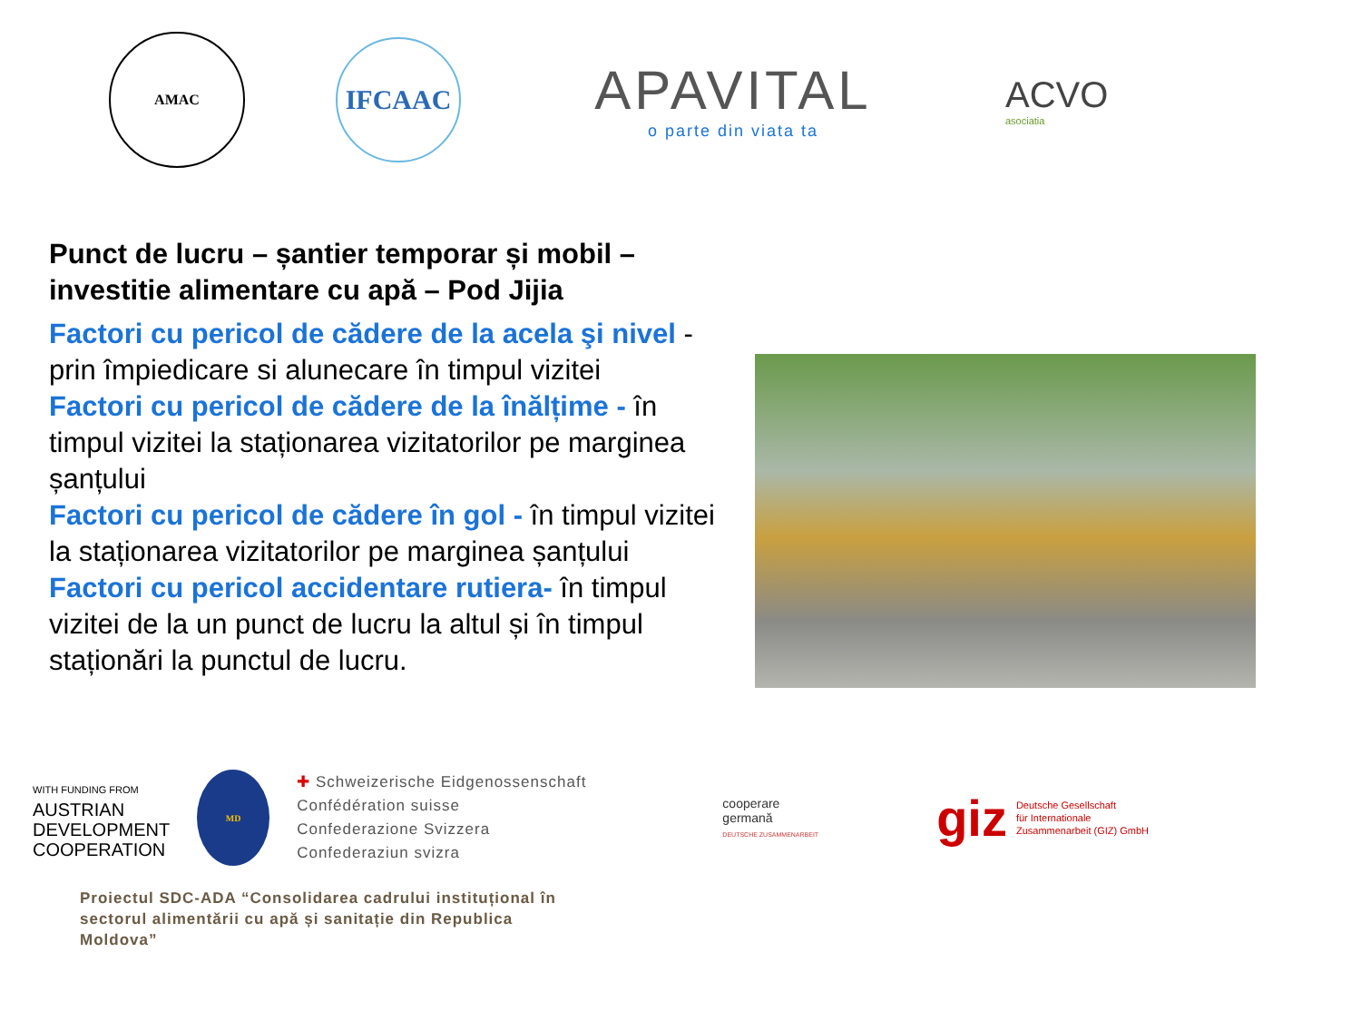AMAC
IFCAAC
APAVITAL
o parte din viata ta
ACVO
asociatia
Punct de lucru – șantier temporar și mobil – investitie alimentare cu apă – Pod Jijia
Factori cu pericol de cădere de la acela şi nivel - prin împiedicare si alunecare în timpul vizitei
Factori cu pericol de cădere de la înălțime - în timpul vizitei la staționarea vizitatorilor pe marginea șanțului
Factori cu pericol de cădere în gol - în timpul vizitei la staționarea vizitatorilor pe marginea șanțului
Factori cu pericol accidentare rutiera- în timpul vizitei de la un punct de lucru la altul și în timpul staționări la punctul de lucru.
WITH FUNDING FROM
AUSTRIAN
DEVELOPMENT
COOPERATION
MD
✚ Schweizerische Eidgenossenschaft
Confédération suisse
Confederazione Svizzera
Confederaziun svizra
cooperare
germană
DEUTSCHE ZUSAMMENARBEIT
giz Deutsche Gesellschaft
für Internationale
Zusammenarbeit (GIZ) GmbH
Proiectul SDC-ADA “Consolidarea cadrului instituțional în sectorul alimentării cu apă și sanitație din Republica Moldova”